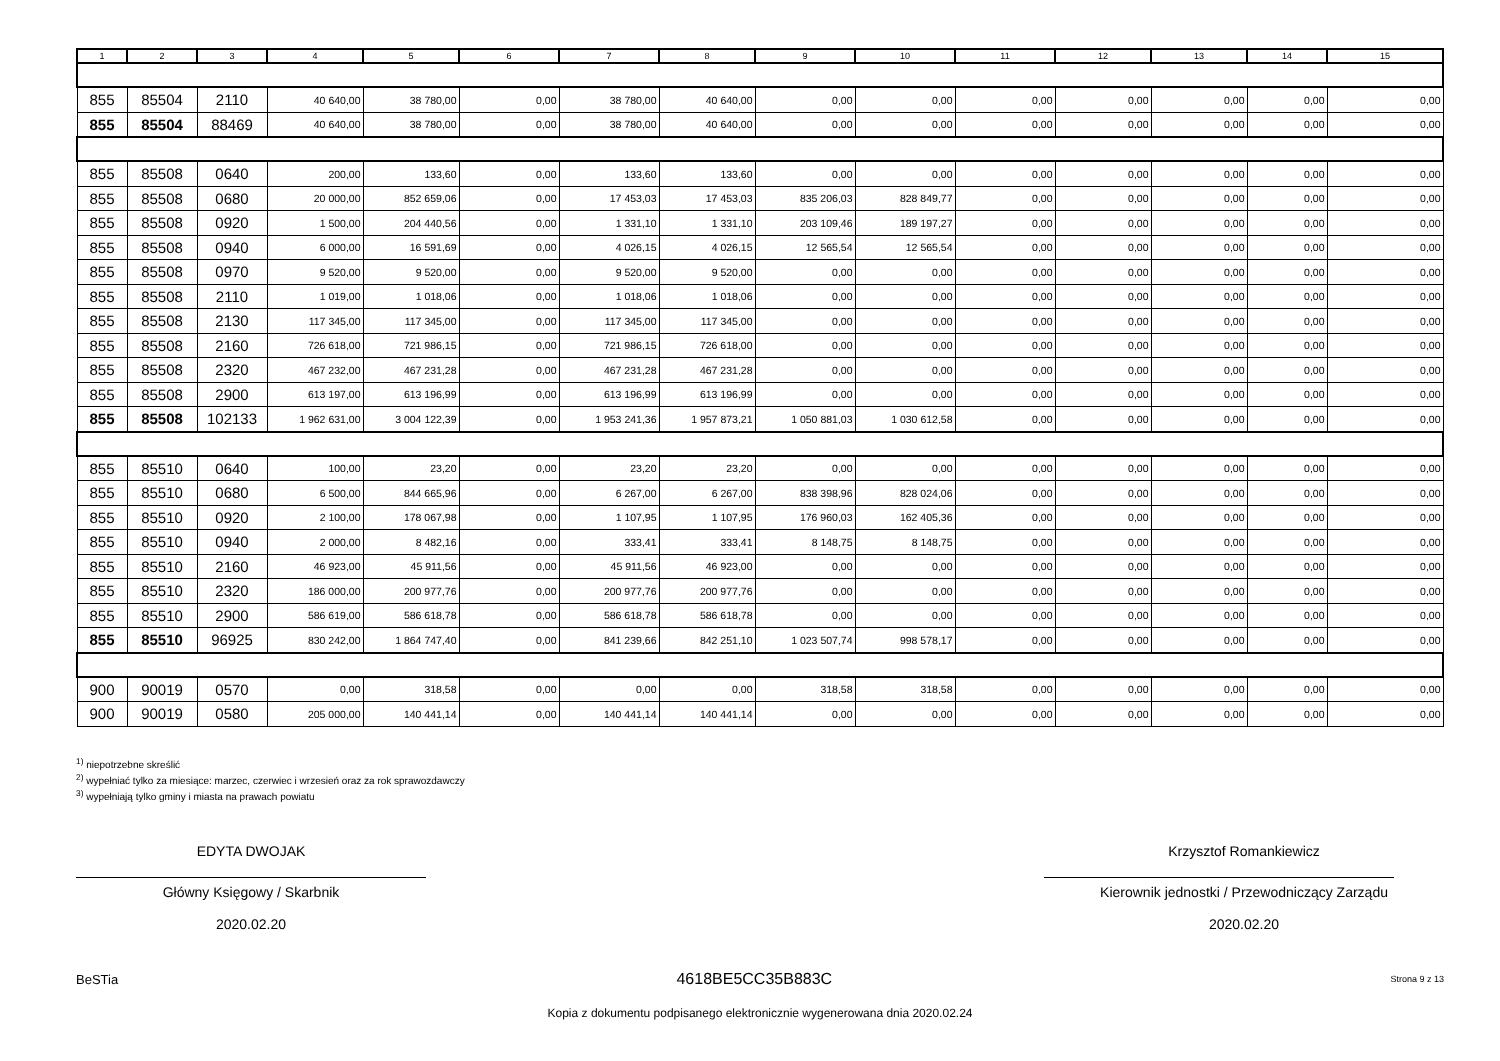| 1 | 2 | 3 | 4 | 5 | 6 | 7 | 8 | 9 | 10 | 11 | 12 | 13 | 14 | 15 |
| --- | --- | --- | --- | --- | --- | --- | --- | --- | --- | --- | --- | --- | --- | --- |
| 855 | 85504 | 2110 | 40 640,00 | 38 780,00 | 0,00 | 38 780,00 | 40 640,00 | 0,00 | 0,00 | 0,00 | 0,00 | 0,00 | 0,00 | 0,00 |
| 855 | 85504 | 88469 | 40 640,00 | 38 780,00 | 0,00 | 38 780,00 | 40 640,00 | 0,00 | 0,00 | 0,00 | 0,00 | 0,00 | 0,00 | 0,00 |
| 855 | 85508 | 0640 | 200,00 | 133,60 | 0,00 | 133,60 | 133,60 | 0,00 | 0,00 | 0,00 | 0,00 | 0,00 | 0,00 | 0,00 |
| 855 | 85508 | 0680 | 20 000,00 | 852 659,06 | 0,00 | 17 453,03 | 17 453,03 | 835 206,03 | 828 849,77 | 0,00 | 0,00 | 0,00 | 0,00 | 0,00 |
| 855 | 85508 | 0920 | 1 500,00 | 204 440,56 | 0,00 | 1 331,10 | 1 331,10 | 203 109,46 | 189 197,27 | 0,00 | 0,00 | 0,00 | 0,00 | 0,00 |
| 855 | 85508 | 0940 | 6 000,00 | 16 591,69 | 0,00 | 4 026,15 | 4 026,15 | 12 565,54 | 12 565,54 | 0,00 | 0,00 | 0,00 | 0,00 | 0,00 |
| 855 | 85508 | 0970 | 9 520,00 | 9 520,00 | 0,00 | 9 520,00 | 9 520,00 | 0,00 | 0,00 | 0,00 | 0,00 | 0,00 | 0,00 | 0,00 |
| 855 | 85508 | 2110 | 1 019,00 | 1 018,06 | 0,00 | 1 018,06 | 1 018,06 | 0,00 | 0,00 | 0,00 | 0,00 | 0,00 | 0,00 | 0,00 |
| 855 | 85508 | 2130 | 117 345,00 | 117 345,00 | 0,00 | 117 345,00 | 117 345,00 | 0,00 | 0,00 | 0,00 | 0,00 | 0,00 | 0,00 | 0,00 |
| 855 | 85508 | 2160 | 726 618,00 | 721 986,15 | 0,00 | 721 986,15 | 726 618,00 | 0,00 | 0,00 | 0,00 | 0,00 | 0,00 | 0,00 | 0,00 |
| 855 | 85508 | 2320 | 467 232,00 | 467 231,28 | 0,00 | 467 231,28 | 467 231,28 | 0,00 | 0,00 | 0,00 | 0,00 | 0,00 | 0,00 | 0,00 |
| 855 | 85508 | 2900 | 613 197,00 | 613 196,99 | 0,00 | 613 196,99 | 613 196,99 | 0,00 | 0,00 | 0,00 | 0,00 | 0,00 | 0,00 | 0,00 |
| 855 | 85508 | 102133 | 1 962 631,00 | 3 004 122,39 | 0,00 | 1 953 241,36 | 1 957 873,21 | 1 050 881,03 | 1 030 612,58 | 0,00 | 0,00 | 0,00 | 0,00 | 0,00 |
| 855 | 85510 | 0640 | 100,00 | 23,20 | 0,00 | 23,20 | 23,20 | 0,00 | 0,00 | 0,00 | 0,00 | 0,00 | 0,00 | 0,00 |
| 855 | 85510 | 0680 | 6 500,00 | 844 665,96 | 0,00 | 6 267,00 | 6 267,00 | 838 398,96 | 828 024,06 | 0,00 | 0,00 | 0,00 | 0,00 | 0,00 |
| 855 | 85510 | 0920 | 2 100,00 | 178 067,98 | 0,00 | 1 107,95 | 1 107,95 | 176 960,03 | 162 405,36 | 0,00 | 0,00 | 0,00 | 0,00 | 0,00 |
| 855 | 85510 | 0940 | 2 000,00 | 8 482,16 | 0,00 | 333,41 | 333,41 | 8 148,75 | 8 148,75 | 0,00 | 0,00 | 0,00 | 0,00 | 0,00 |
| 855 | 85510 | 2160 | 46 923,00 | 45 911,56 | 0,00 | 45 911,56 | 46 923,00 | 0,00 | 0,00 | 0,00 | 0,00 | 0,00 | 0,00 | 0,00 |
| 855 | 85510 | 2320 | 186 000,00 | 200 977,76 | 0,00 | 200 977,76 | 200 977,76 | 0,00 | 0,00 | 0,00 | 0,00 | 0,00 | 0,00 | 0,00 |
| 855 | 85510 | 2900 | 586 619,00 | 586 618,78 | 0,00 | 586 618,78 | 586 618,78 | 0,00 | 0,00 | 0,00 | 0,00 | 0,00 | 0,00 | 0,00 |
| 855 | 85510 | 96925 | 830 242,00 | 1 864 747,40 | 0,00 | 841 239,66 | 842 251,10 | 1 023 507,74 | 998 578,17 | 0,00 | 0,00 | 0,00 | 0,00 | 0,00 |
| 900 | 90019 | 0570 | 0,00 | 318,58 | 0,00 | 0,00 | 0,00 | 318,58 | 318,58 | 0,00 | 0,00 | 0,00 | 0,00 | 0,00 |
| 900 | 90019 | 0580 | 205 000,00 | 140 441,14 | 0,00 | 140 441,14 | 140 441,14 | 0,00 | 0,00 | 0,00 | 0,00 | 0,00 | 0,00 | 0,00 |
<sup>1)</sup> niepotrzebne skreślić
<sup>2)</sup> wypełniać tylko za miesiące: marzec, czerwiec i wrzesień oraz za rok sprawozdawczy
<sup>3)</sup> wypełniają tylko gminy i miasta na prawach powiatu
EDYTA DWOJAK
Główny Księgowy / Skarbnik
2020.02.20
Krzysztof Romankiewicz
Kierownik jednostki / Przewodniczący Zarządu
2020.02.20
BeSTia 4618BE5CC35B883C Strona 9 z 13
Kopia z dokumentu podpisanego elektronicznie wygenerowana dnia 2020.02.24